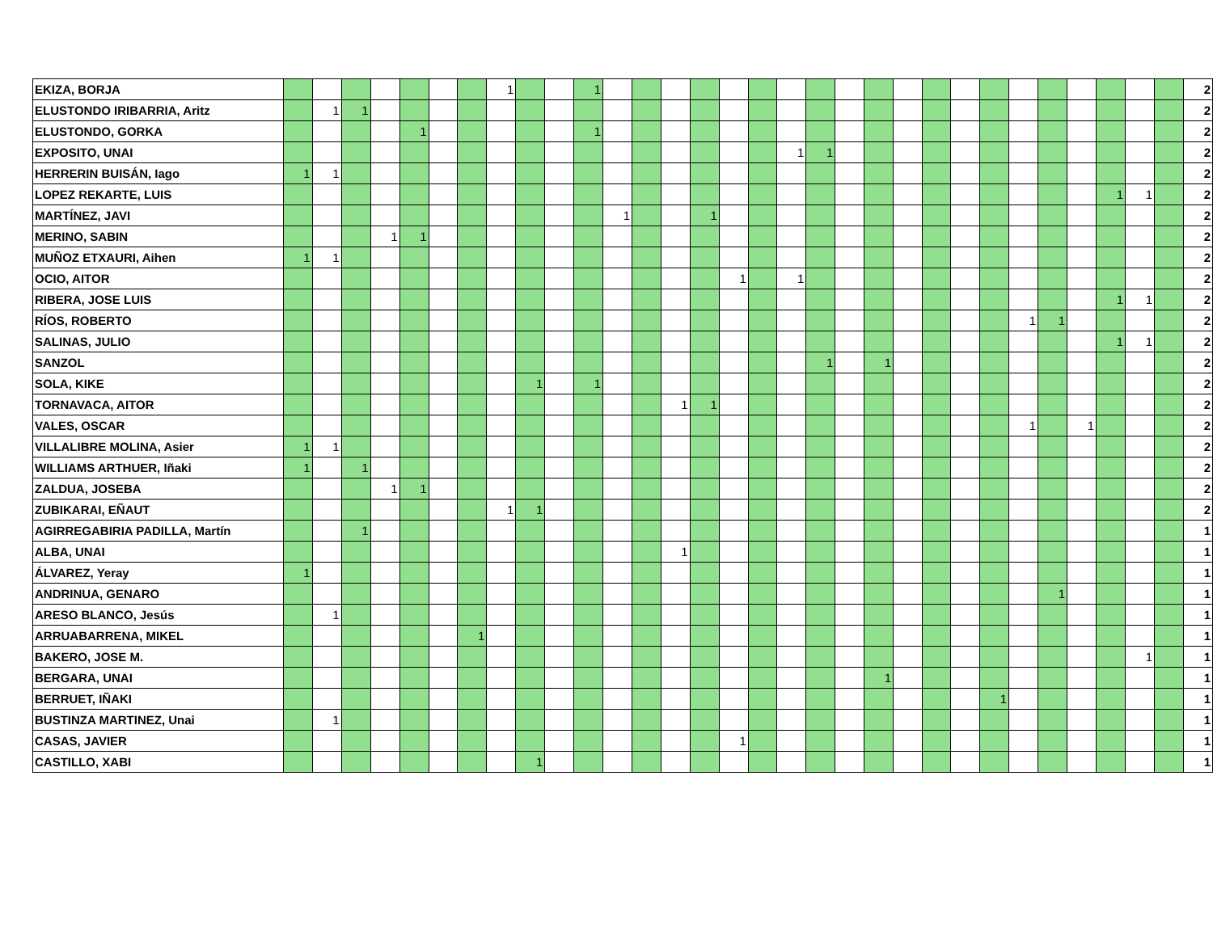| EKIZA, BORJA | | | | | | | | 1 | | | 1 | | | | | | | | | | | | | | | | | | | | | 2 |
| ELUSTONDO IRIBARRIA, Aritz | | 1 | 1 | | | | | | | | | | | | | | | | | | | | | | | | | | | | | 2 |
| ELUSTONDO, GORKA | | | | | 1 | | | | | | 1 | | | | | | | | | | | | | | | | | | | | | 2 |
| EXPOSITO, UNAI | | | | | | | | | | | | | | | | | | 1 | 1 | | | | | | | | | | | | | 2 |
| HERRERIN BUISÁN, Iago | 1 | 1 | | | | | | | | | | | | | | | | | | | | | | | | | | | | | | 2 |
| LOPEZ REKARTE, LUIS | | | | | | | | | | | | | | | | | | | | | | | | | | | | | 1 | 1 | | 2 |
| MARTÍNEZ, JAVI | | | | | | | | | | | | 1 | | | 1 | | | | | | | | | | | | | | | | | 2 |
| MERINO, SABIN | | | | 1 | 1 | | | | | | | | | | | | | | | | | | | | | | | | | | | 2 |
| MUÑOZ ETXAURI, Aihen | 1 | 1 | | | | | | | | | | | | | | | | | | | | | | | | | | | | | | 2 |
| OCIO, AITOR | | | | | | | | | | | | | | | | 1 | | 1 | | | | | | | | | | | | | | 2 |
| RIBERA, JOSE LUIS | | | | | | | | | | | | | | | | | | | | | | | | | | | | | 1 | 1 | | 2 |
| RÍOS, ROBERTO | | | | | | | | | | | | | | | | | | | | | | | | | | 1 | 1 | | | | | 2 |
| SALINAS, JULIO | | | | | | | | | | | | | | | | | | | | | | | | | | | | | 1 | 1 | | 2 |
| SANZOL | | | | | | | | | | | | | | | | | | | 1 | | 1 | | | | | | | | | | | 2 |
| SOLA, KIKE | | | | | | | | | 1 | | 1 | | | | | | | | | | | | | | | | | | | | | 2 |
| TORNAVACA, AITOR | | | | | | | | | | | | | | 1 | 1 | | | | | | | | | | | | | | | | | 2 |
| VALES, OSCAR | | | | | | | | | | | | | | | | | | | | | | | | | | 1 | | 1 | | | | 2 |
| VILLALIBRE MOLINA, Asier | 1 | 1 | | | | | | | | | | | | | | | | | | | | | | | | | | | | | | 2 |
| WILLIAMS ARTHUER, Iñaki | 1 | | 1 | | | | | | | | | | | | | | | | | | | | | | | | | | | | | 2 |
| ZALDUA, JOSEBA | | | | 1 | 1 | | | | | | | | | | | | | | | | | | | | | | | | | | | 2 |
| ZUBIKARAI, EÑAUT | | | | | | | | 1 | 1 | | | | | | | | | | | | | | | | | | | | | | | 2 |
| AGIRREGABIRIA PADILLA, Martín | | | 1 | | | | | | | | | | | | | | | | | | | | | | | | | | | | | 1 |
| ALBA, UNAI | | | | | | | | | | | | | | 1 | | | | | | | | | | | | | | | | | | 1 |
| ÁLVAREZ, Yeray | 1 | | | | | | | | | | | | | | | | | | | | | | | | | | | | | | | 1 |
| ANDRINUA, GENARO | | | | | | | | | | | | | | | | | | | | | | | | | | | 1 | | | | | 1 |
| ARESO BLANCO, Jesús | | 1 | | | | | | | | | | | | | | | | | | | | | | | | | | | | | | 1 |
| ARRUABARRENA, MIKEL | | | | | | | 1 | | | | | | | | | | | | | | | | | | | | | | | | | 1 |
| BAKERO, JOSE M. | | | | | | | | | | | | | | | | | | | | | | | | | | | | | | 1 | | 1 |
| BERGARA, UNAI | | | | | | | | | | | | | | | | | | | | | 1 | | | | | | | | | | | 1 |
| BERRUET, IÑAKI | | | | | | | | | | | | | | | | | | | | | | | | | 1 | | | | | | | 1 |
| BUSTINZA MARTINEZ, Unai | | 1 | | | | | | | | | | | | | | | | | | | | | | | | | | | | | | 1 |
| CASAS, JAVIER | | | | | | | | | | | | | | | | 1 | | | | | | | | | | | | | | | | 1 |
| CASTILLO, XABI | | | | | | | | | 1 | | | | | | | | | | | | | | | | | | | | | | | 1 |